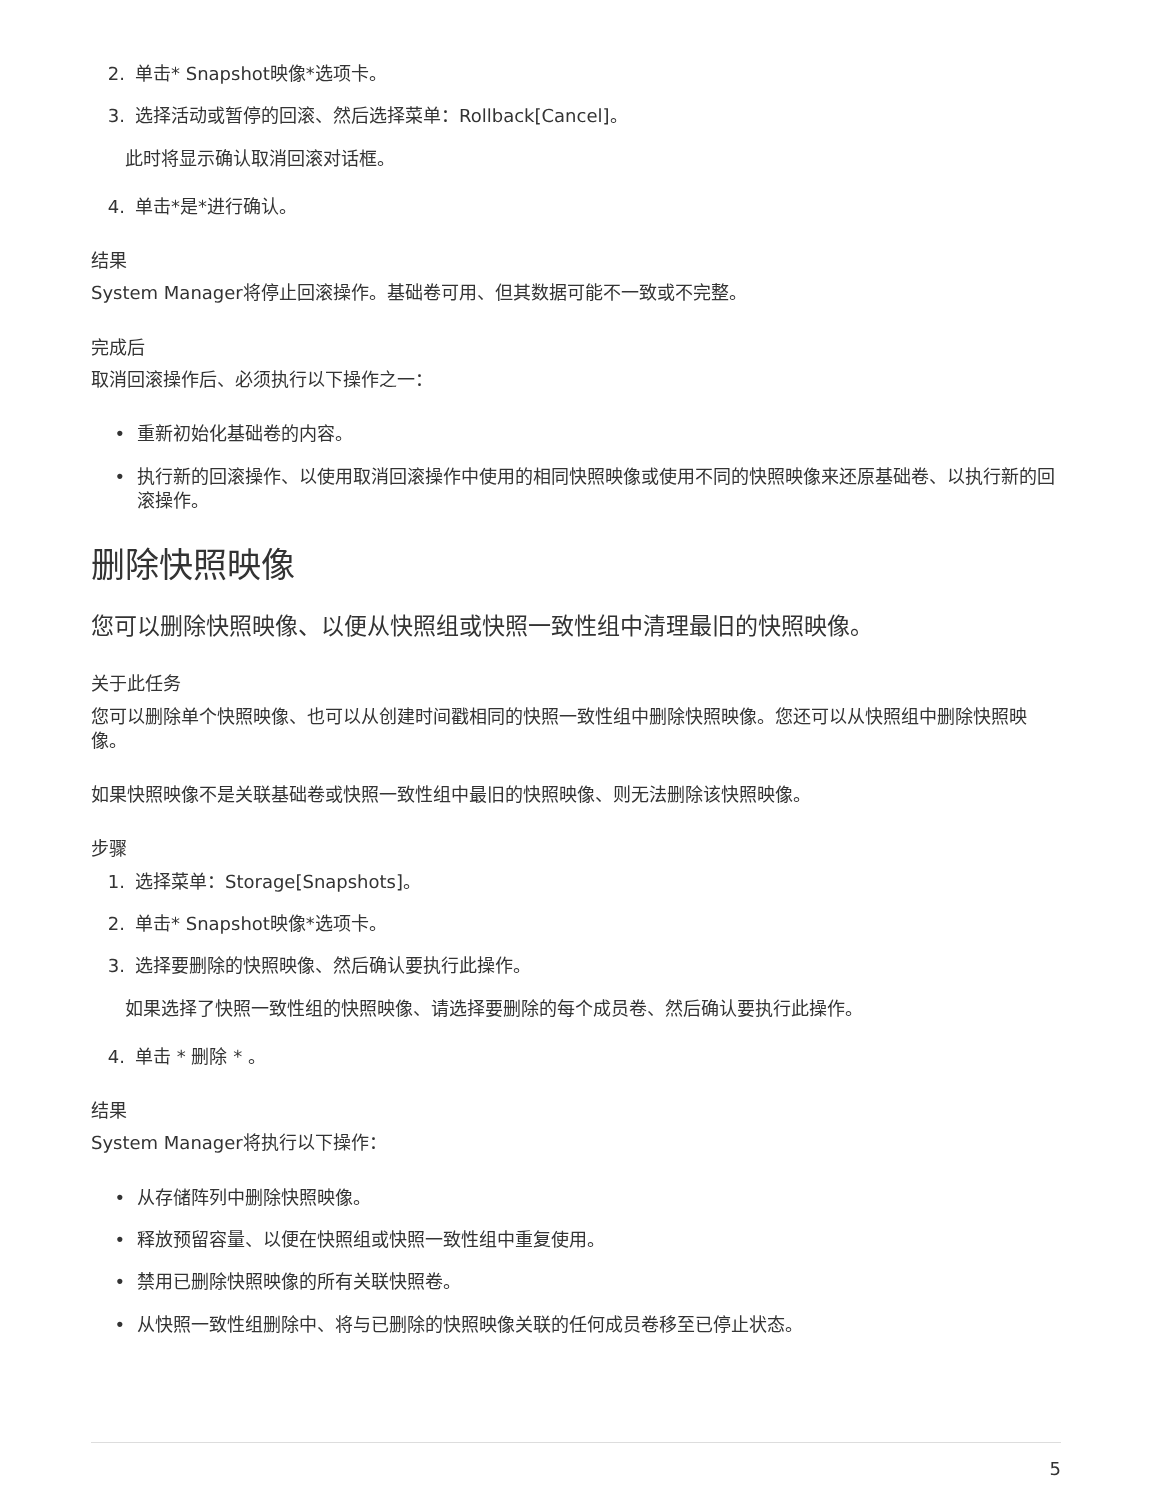2. 单击* Snapshot映像*选项卡。
3. 选择活动或暂停的回滚、然后选择菜单：Rollback[Cancel]。
此时将显示确认取消回滚对话框。
4. 单击*是*进行确认。
结果
System Manager将停止回滚操作。基础卷可用、但其数据可能不一致或不完整。
完成后
取消回滚操作后、必须执行以下操作之一：
• 重新初始化基础卷的内容。
• 执行新的回滚操作、以使用取消回滚操作中使用的相同快照映像或使用不同的快照映像来还原基础卷、以执行新的回滚操作。
删除快照映像
您可以删除快照映像、以便从快照组或快照一致性组中清理最旧的快照映像。
关于此任务
您可以删除单个快照映像、也可以从创建时间戳相同的快照一致性组中删除快照映像。您还可以从快照组中删除快照映像。
如果快照映像不是关联基础卷或快照一致性组中最旧的快照映像、则无法删除该快照映像。
步骤
1. 选择菜单：Storage[Snapshots]。
2. 单击* Snapshot映像*选项卡。
3. 选择要删除的快照映像、然后确认要执行此操作。
如果选择了快照一致性组的快照映像、请选择要删除的每个成员卷、然后确认要执行此操作。
4. 单击 * 删除 * 。
结果
System Manager将执行以下操作：
• 从存储阵列中删除快照映像。
• 释放预留容量、以便在快照组或快照一致性组中重复使用。
• 禁用已删除快照映像的所有关联快照卷。
• 从快照一致性组删除中、将与已删除的快照映像关联的任何成员卷移至已停止状态。
5